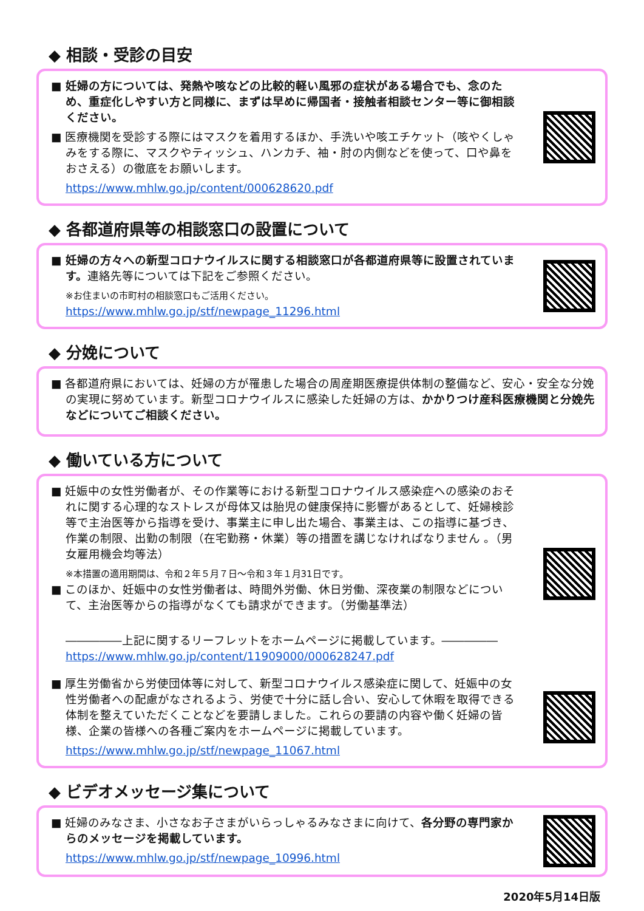◆ 相談・受診の目安
■ 妊婦の方については、発熱や咳などの比較的軽い風邪の症状がある場合でも、念のため、重症化しやすい方と同様に、まずは早めに帰国者・接触者相談センター等に御相談ください。
■ 医療機関を受診する際にはマスクを着用するほか、手洗いや咳エチケット（咳やくしゃみをする際に、マスクやティッシュ、ハンカチ、袖・肘の内側などを使って、口や鼻をおさえる）の徹底をお願いします。
https://www.mhlw.go.jp/content/000628620.pdf
◆ 各都道府県等の相談窓口の設置について
■ 妊婦の方々への新型コロナウイルスに関する相談窓口が各都道府県等に設置されています。連絡先等については下記をご参照ください。
※お住まいの市町村の相談窓口もご活用ください。
https://www.mhlw.go.jp/stf/newpage_11296.html
◆ 分娩について
■ 各都道府県においては、妊婦の方が罹患した場合の周産期医療提供体制の整備など、安心・安全な分娩の実現に努めています。新型コロナウイルスに感染した妊婦の方は、かかりつけ産科医療機関と分娩先などについてご相談ください。
◆ 働いている方について
■ 妊娠中の女性労働者が、その作業等における新型コロナウイルス感染症への感染のおそれに関する心理的なストレスが母体又は胎児の健康保持に影響があるとして、妊婦検診等で主治医等から指導を受け、事業主に申し出た場合、事業主は、この指導に基づき、作業の制限、出勤の制限（在宅勤務・休業）等の措置を講じなければなりません 。（男女雇用機会均等法）
※本措置の適用期間は、令和２年５月７日～令和３年１月31日です。
■ このほか、妊娠中の女性労働者は、時間外労働、休日労働、深夜業の制限などについて、主治医等からの指導がなくても請求ができます。（労働基準法）
―――――上記に関するリーフレットをホームページに掲載しています。―――――
https://www.mhlw.go.jp/content/11909000/000628247.pdf
■ 厚生労働省から労使団体等に対して、新型コロナウイルス感染症に関して、妊娠中の女性労働者への配慮がなされるよう、労使で十分に話し合い、安心して休暇を取得できる体制を整えていただくことなどを要請しました。これらの要請の内容や働く妊婦の皆様、企業の皆様への各種ご案内をホームページに掲載しています。
https://www.mhlw.go.jp/stf/newpage_11067.html
◆ ビデオメッセージ集について
■ 妊婦のみなさま、小さなお子さまがいらっしゃるみなさまに向けて、各分野の専門家からのメッセージを掲載しています。
https://www.mhlw.go.jp/stf/newpage_10996.html
2020年5月14日版